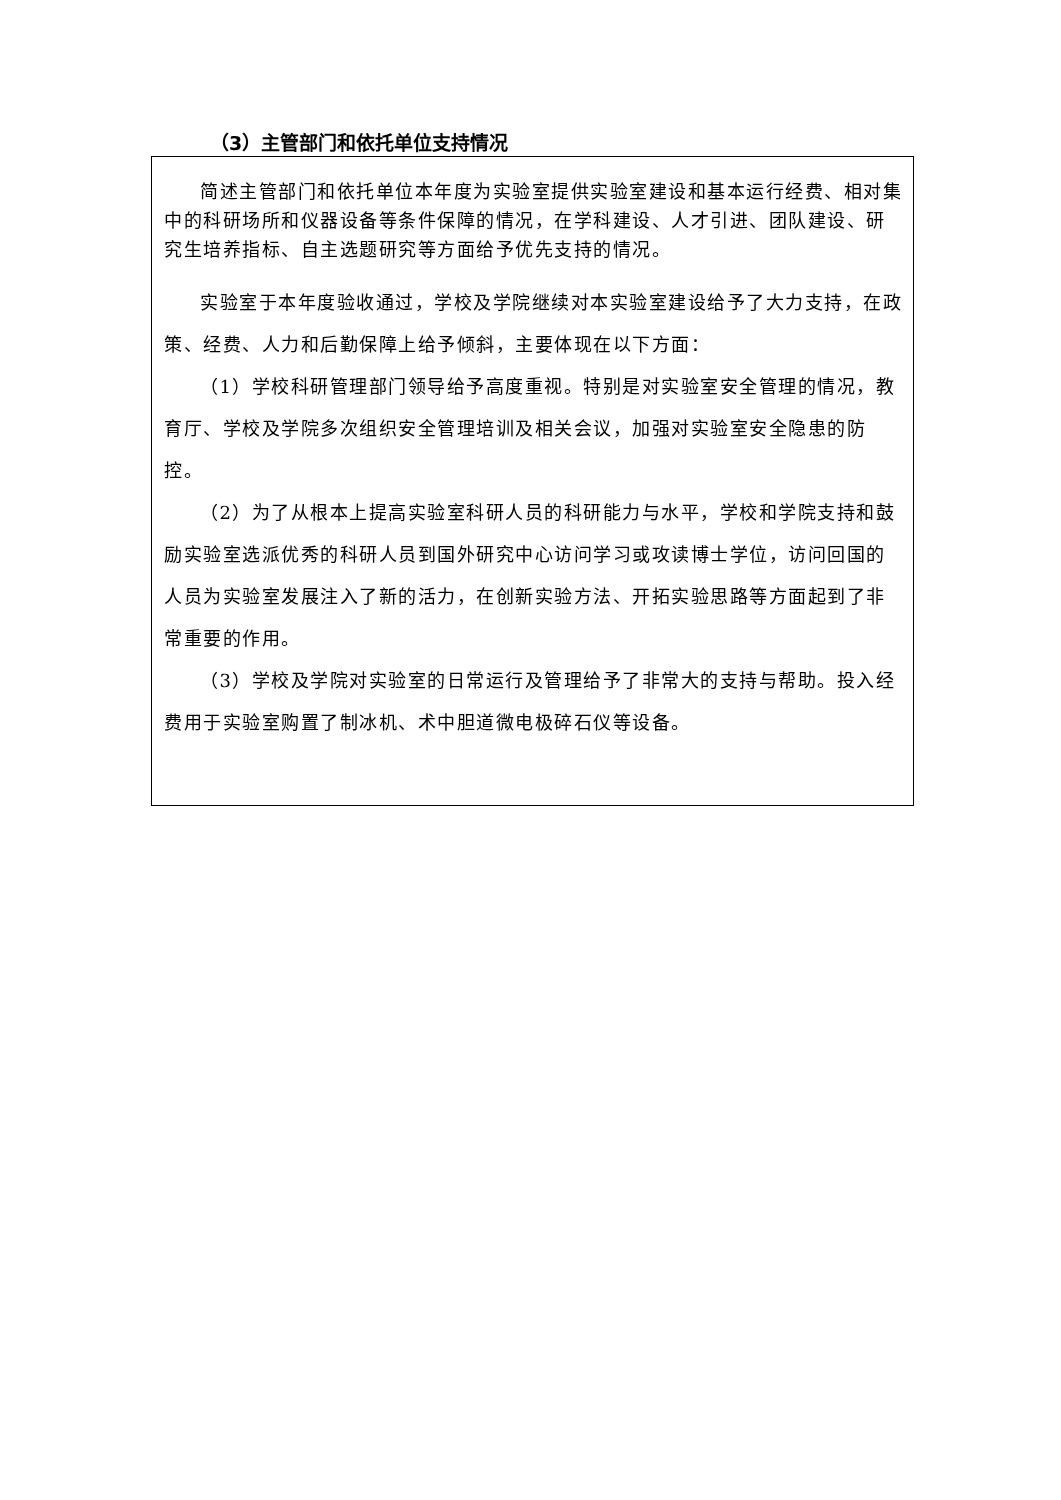（3）主管部门和依托单位支持情况
简述主管部门和依托单位本年度为实验室提供实验室建设和基本运行经费、相对集中的科研场所和仪器设备等条件保障的情况，在学科建设、人才引进、团队建设、研究生培养指标、自主选题研究等方面给予优先支持的情况。
实验室于本年度验收通过，学校及学院继续对本实验室建设给予了大力支持，在政策、经费、人力和后勤保障上给予倾斜，主要体现在以下方面：
（1）学校科研管理部门领导给予高度重视。特别是对实验室安全管理的情况，教育厅、学校及学院多次组织安全管理培训及相关会议，加强对实验室安全隐患的防控。
（2）为了从根本上提高实验室科研人员的科研能力与水平，学校和学院支持和鼓励实验室选派优秀的科研人员到国外研究中心访问学习或攻读博士学位，访问回国的人员为实验室发展注入了新的活力，在创新实验方法、开拓实验思路等方面起到了非常重要的作用。
（3）学校及学院对实验室的日常运行及管理给予了非常大的支持与帮助。投入经费用于实验室购置了制冰机、术中胆道微电极碎石仪等设备。